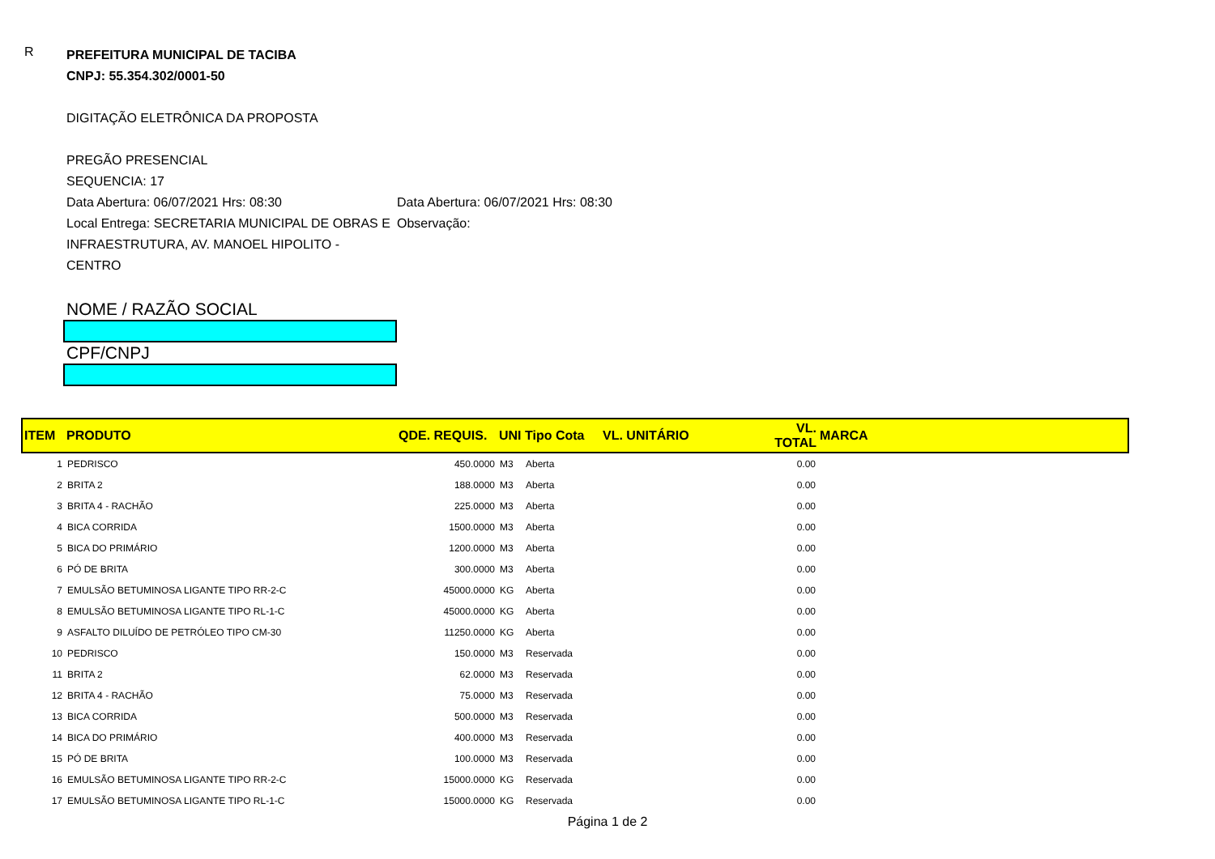R
PREFEITURA MUNICIPAL DE TACIBA
CNPJ: 55.354.302/0001-50
DIGITAÇÃO ELETRÔNICA DA PROPOSTA
PREGÃO PRESENCIAL
SEQUENCIA: 17
Data Abertura: 06/07/2021 Hrs: 08:30 Data Abertura: 06/07/2021 Hrs: 08:30
Local Entrega: SECRETARIA MUNICIPAL DE OBRAS E INFRAESTRUTURA, AV. MANOEL HIPOLITO - CENTRO
Observação:
NOME / RAZÃO SOCIAL
CPF/CNPJ
| ITEM | PRODUTO | QDE. REQUIS. | UNI | Tipo Cota | VL. UNITÁRIO | VL. TOTAL | MARCA |
| --- | --- | --- | --- | --- | --- | --- | --- |
| 1 | PEDRISCO | 450.0000 | M3 | Aberta | | 0.00 | |
| 2 | BRITA 2 | 188.0000 | M3 | Aberta | | 0.00 | |
| 3 | BRITA 4 - RACHÃO | 225.0000 | M3 | Aberta | | 0.00 | |
| 4 | BICA CORRIDA | 1500.0000 | M3 | Aberta | | 0.00 | |
| 5 | BICA DO PRIMÁRIO | 1200.0000 | M3 | Aberta | | 0.00 | |
| 6 | PÓ DE BRITA | 300.0000 | M3 | Aberta | | 0.00 | |
| 7 | EMULSÃO BETUMINOSA LIGANTE TIPO RR-2-C | 45000.0000 | KG | Aberta | | 0.00 | |
| 8 | EMULSÃO BETUMINOSA LIGANTE TIPO RL-1-C | 45000.0000 | KG | Aberta | | 0.00 | |
| 9 | ASFALTO DILUÍDO DE PETRÓLEO TIPO CM-30 | 11250.0000 | KG | Aberta | | 0.00 | |
| 10 | PEDRISCO | 150.0000 | M3 | Reservada | | 0.00 | |
| 11 | BRITA 2 | 62.0000 | M3 | Reservada | | 0.00 | |
| 12 | BRITA 4 - RACHÃO | 75.0000 | M3 | Reservada | | 0.00 | |
| 13 | BICA CORRIDA | 500.0000 | M3 | Reservada | | 0.00 | |
| 14 | BICA DO PRIMÁRIO | 400.0000 | M3 | Reservada | | 0.00 | |
| 15 | PÓ DE BRITA | 100.0000 | M3 | Reservada | | 0.00 | |
| 16 | EMULSÃO BETUMINOSA LIGANTE TIPO RR-2-C | 15000.0000 | KG | Reservada | | 0.00 | |
| 17 | EMULSÃO BETUMINOSA LIGANTE TIPO RL-1-C | 15000.0000 | KG | Reservada | | 0.00 | |
Página 1 de 2